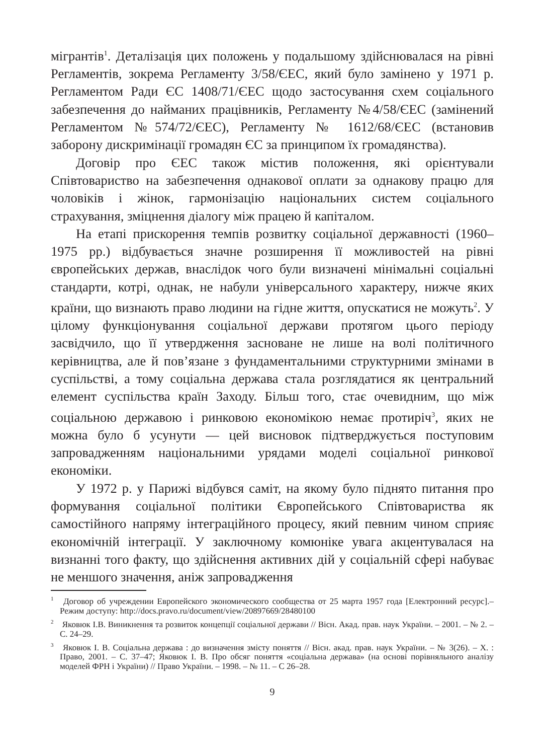мігрантів<sup>1</sup>. Деталізація цих положень у подальшому здійснювалася на рівні Регламентів, зокрема Регламенту 3/58/ЄЕС, який було замінено у 1971 р. Регламентом Ради ЄС 1408/71/ЄЕС щодо застосування схем соціального забезпечення до найманих працівників, Регламенту №4/58/ЄЕС (замінений Регламентом №574/72/ЄЕС), Регламенту № 1612/68/ЄЕС (встановив заборону дискримінації громадян ЄС за принципом їх громадянства).
Договір про ЄЕС також містив положення, які орієнтували Співтовариство на забезпечення однакової оплати за однакову працю для чоловіків і жінок, гармонізацію національних систем соціального страхування, зміцнення діалогу між працею й капіталом.
На етапі прискорення темпів розвитку соціальної державності (1960–1975 рр.) відбувається значне розширення її можливостей на рівні європейських держав, внаслідок чого були визначені мінімальні соціальні стандарти, котрі, однак, не набули універсального характеру, нижче яких країни, що визнають право людини на гідне життя, опускатися не можуть<sup>2</sup>. У цілому функціонування соціальної держави протягом цього періоду засвідчило, що її утвердження засноване не лише на волі політичного керівництва, але й пов’язане з фундаментальними структурними змінами в суспільстві, а тому соціальна держава стала розглядатися як центральний елемент суспільства країн Заходу. Більш того, стає очевидним, що між соціальною державою і ринковою економікою немає протиріч<sup>3</sup>, яких не можна було б усунути — цей висновок підтверджується поступовим запровадженням національними урядами моделі соціальної ринкової економіки.
У 1972 р. у Парижі відбувся саміт, на якому було піднято питання про формування соціальної політики Європейського Співтовариства як самостійного напряму інтеграційного процесу, який певним чином сприяє економічній інтеграції. У заключному комюніке увага акцентувалася на визнанні того факту, що здійснення активних дій у соціальній сфері набуває не меншого значення, аніж запровадження
<sup>1</sup> Договор об учреждении Европейского экономического сообщества от 25 марта 1957 года [Електронний ресурс].– Режим доступу: http://docs.pravo.ru/document/view/20897669/28480100
<sup>2</sup> Яковюк І.В. Виникнення та розвиток концепції соціальної держави // Вісн. Акад. прав. наук України. – 2001. – № 2. – С. 24–29.
<sup>3</sup> Яковюк І. В. Соціальна держава : до визначення змісту поняття // Вісн. акад. прав. наук України. – № 3(26). – Х. : Право, 2001. – С. 37–47; Яковюк І. В. Про обсяг поняття «соціальна держава» (на основі порівняльного аналізу моделей ФРН і України) // Право України. – 1998. – № 11. – С 26–28.
9